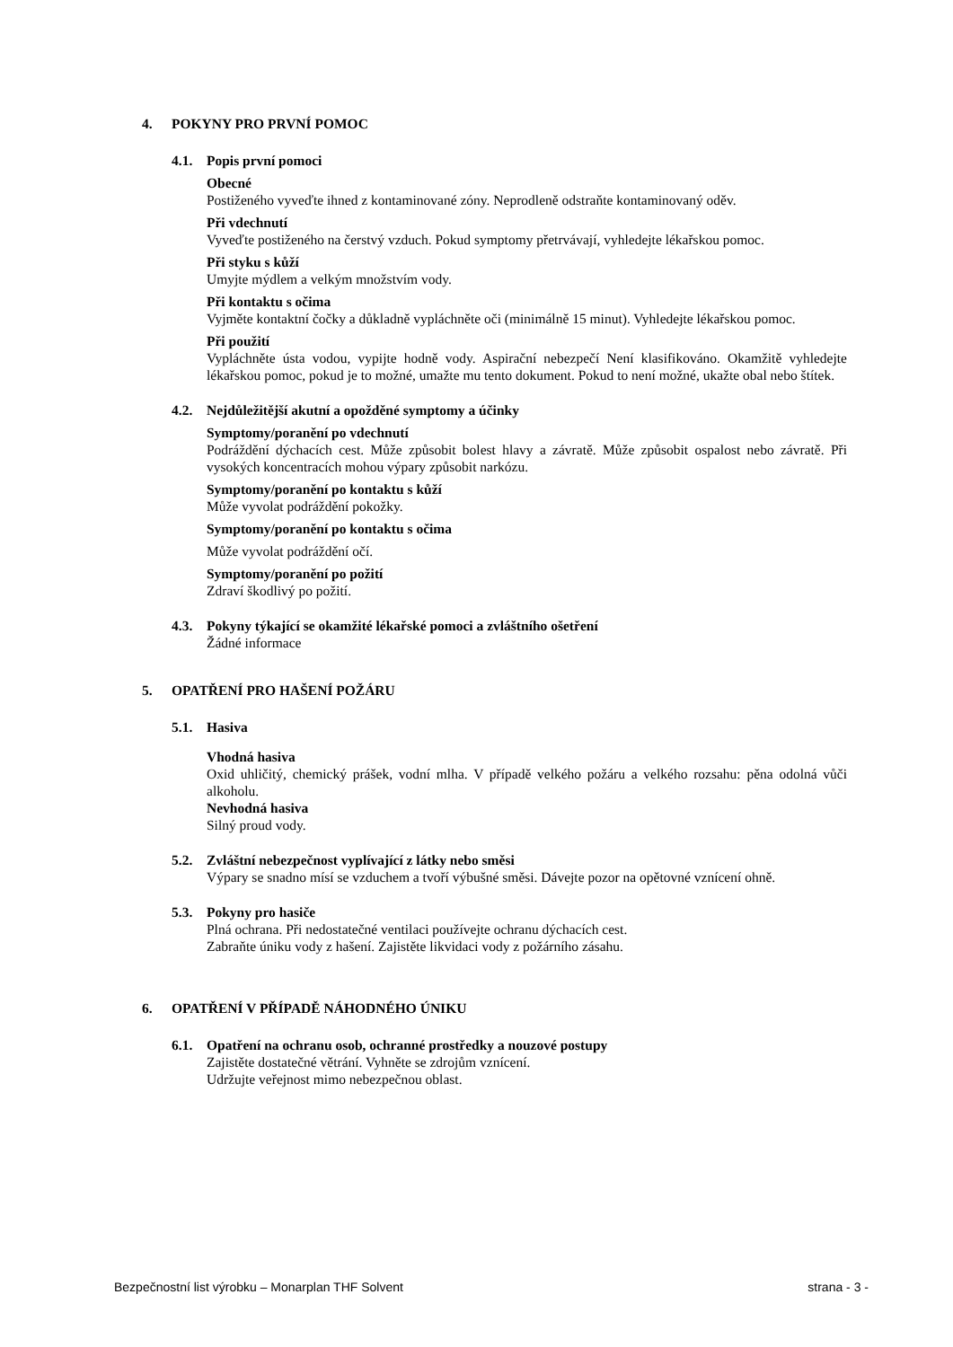4. POKYNY PRO PRVNÍ POMOC
4.1. Popis první pomoci
Obecné
Postiženého vyveďte ihned z kontaminované zóny. Neprodleně odstraňte kontaminovaný oděv.
Při vdechnutí
Vyveďte postiženého na čerstvý vzduch. Pokud symptomy přetrvávají, vyhledejte lékařskou pomoc.
Při styku s kůží
Umyjte mýdlem a velkým množstvím vody.
Při kontaktu s očima
Vyjměte kontaktní čočky a důkladně vypláchněte oči (minimálně 15 minut). Vyhledejte lékařskou pomoc.
Při použití
Vypláchněte ústa vodou, vypijte hodně vody. Aspirační nebezpečí Není klasifikováno. Okamžitě vyhledejte lékařskou pomoc, pokud je to možné, umažte mu tento dokument. Pokud to není možné, ukažte obal nebo štítek.
4.2. Nejdůležitější akutní a opožděné symptomy a účinky
Symptomy/poranění po vdechnutí
Podráždění dýchacích cest. Může způsobit bolest hlavy a závratě. Může způsobit ospalost nebo závratě. Při vysokých koncentracích mohou výpary způsobit narkózu.
Symptomy/poranění po kontaktu s kůží
Může vyvolat podráždění pokožky.
Symptomy/poranění po kontaktu s očima
Může vyvolat podráždění očí.
Symptomy/poranění po požití
Zdraví škodlivý po požití.
4.3. Pokyny týkající se okamžité lékařské pomoci a zvláštního ošetření
Žádné informace
5. OPATŘENÍ PRO HAŠENÍ POŽÁRU
5.1. Hasiva
Vhodná hasiva
Oxid uhličitý, chemický prášek, vodní mlha. V případě velkého požáru a velkého rozsahu: pěna odolná vůči alkoholu.
Nevhodná hasiva
Silný proud vody.
5.2. Zvláštní nebezpečnost vyplívající z látky nebo směsi
Výpary se snadno mísí se vzduchem a tvoří výbušné směsi. Dávejte pozor na opětovné vznícení ohně.
5.3. Pokyny pro hasiče
Plná ochrana. Při nedostatečné ventilaci používejte ochranu dýchacích cest.
Zabraňte úniku vody z hašení. Zajistěte likvidaci vody z požárního zásahu.
6. OPATŘENÍ V PŘÍPADĚ NÁHODNÉHO ÚNIKU
6.1. Opatření na ochranu osob, ochranné prostředky a nouzové postupy
Zajistěte dostatečné větrání. Vyhněte se zdrojům vznícení.
Udržujte veřejnost mimo nebezpečnou oblast.
Bezpečnostní list výrobku – Monarplan THF Solvent strana - 3 -